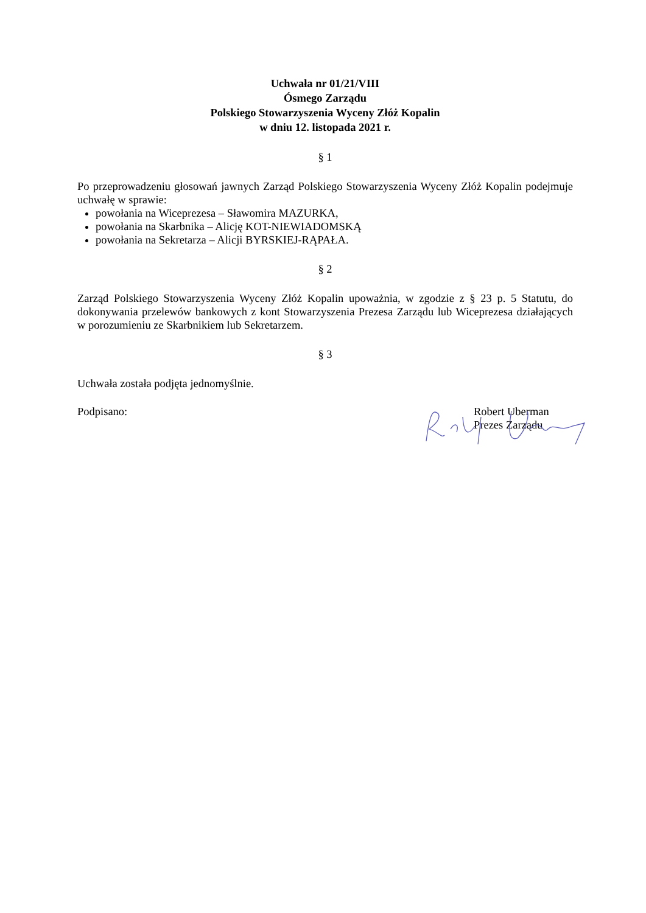Uchwała nr 01/21/VIII
Ósmego Zarządu
Polskiego Stowarzyszenia Wyceny Złóż Kopalin
w dniu 12. listopada 2021 r.
§ 1
Po przeprowadzeniu głosowań jawnych Zarząd Polskiego Stowarzyszenia Wyceny Złóż Kopalin podejmuje uchwałę w sprawie:
powołania na Wiceprezesa – Sławomira MAZURKA,
powołania na Skarbnika – Alicję KOT-NIEWIADOMSKĄ
powołania na Sekretarza – Alicji BYRSKIEJ-RĄPAŁA.
§ 2
Zarząd Polskiego Stowarzyszenia Wyceny Złóż Kopalin upoważnia, w zgodzie z § 23 p. 5 Statutu, do dokonywania przelewów bankowych z kont Stowarzyszenia Prezesa Zarządu lub Wiceprezesa działających w porozumieniu ze Skarbnikiem lub Sekretarzem.
§ 3
Uchwała została podjęta jednomyślnie.
Podpisano: Robert Uberman
Prezes Zarządu